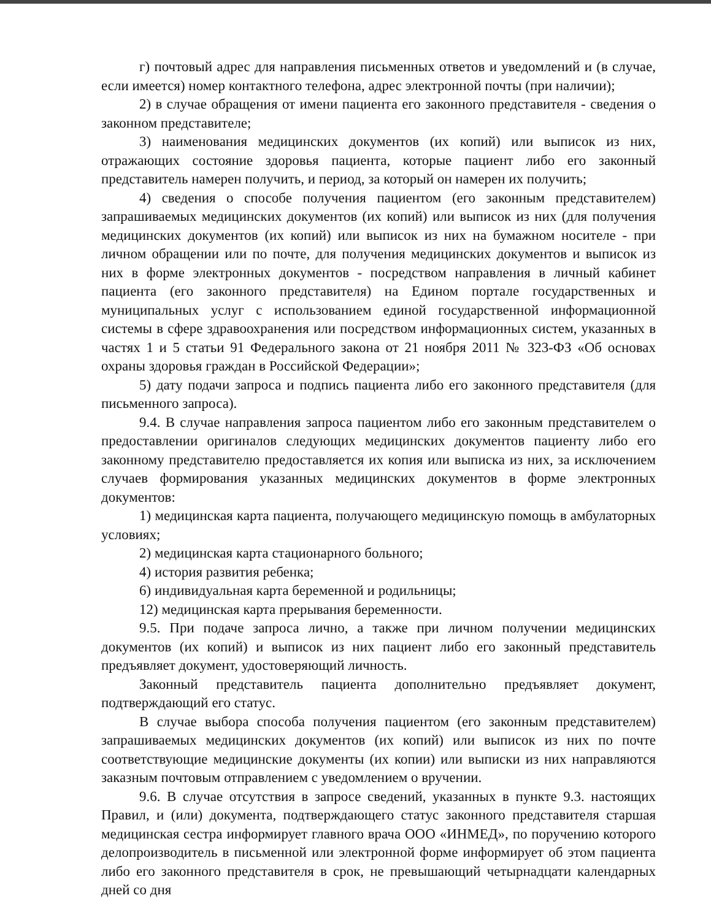г) почтовый адрес для направления письменных ответов и уведомлений и (в случае, если имеется) номер контактного телефона, адрес электронной почты (при наличии);
2) в случае обращения от имени пациента его законного представителя - сведения о законном представителе;
3) наименования медицинских документов (их копий) или выписок из них, отражающих состояние здоровья пациента, которые пациент либо его законный представитель намерен получить, и период, за который он намерен их получить;
4) сведения о способе получения пациентом (его законным представителем) запрашиваемых медицинских документов (их копий) или выписок из них (для получения медицинских документов (их копий) или выписок из них на бумажном носителе - при личном обращении или по почте, для получения медицинских документов и выписок из них в форме электронных документов - посредством направления в личный кабинет пациента (его законного представителя) на Едином портале государственных и муниципальных услуг с использованием единой государственной информационной системы в сфере здравоохранения или посредством информационных систем, указанных в частях 1 и 5 статьи 91 Федерального закона от 21 ноября 2011 № 323-ФЗ «Об основах охраны здоровья граждан в Российской Федерации»;
5) дату подачи запроса и подпись пациента либо его законного представителя (для письменного запроса).
9.4. В случае направления запроса пациентом либо его законным представителем о предоставлении оригиналов следующих медицинских документов пациенту либо его законному представителю предоставляется их копия или выписка из них, за исключением случаев формирования указанных медицинских документов в форме электронных документов:
1) медицинская карта пациента, получающего медицинскую помощь в амбулаторных условиях;
2) медицинская карта стационарного больного;
4) история развития ребенка;
6) индивидуальная карта беременной и родильницы;
12) медицинская карта прерывания беременности.
9.5. При подаче запроса лично, а также при личном получении медицинских документов (их копий) и выписок из них пациент либо его законный представитель предъявляет документ, удостоверяющий личность.
Законный представитель пациента дополнительно предъявляет документ, подтверждающий его статус.
В случае выбора способа получения пациентом (его законным представителем) запрашиваемых медицинских документов (их копий) или выписок из них по почте соответствующие медицинские документы (их копии) или выписки из них направляются заказным почтовым отправлением с уведомлением о вручении.
9.6. В случае отсутствия в запросе сведений, указанных в пункте 9.3. настоящих Правил, и (или) документа, подтверждающего статус законного представителя старшая медицинская сестра информирует главного врача ООО «ИНМЕД», по поручению которого делопроизводитель в письменной или электронной форме информирует об этом пациента либо его законного представителя в срок, не превышающий четырнадцати календарных дней со дня